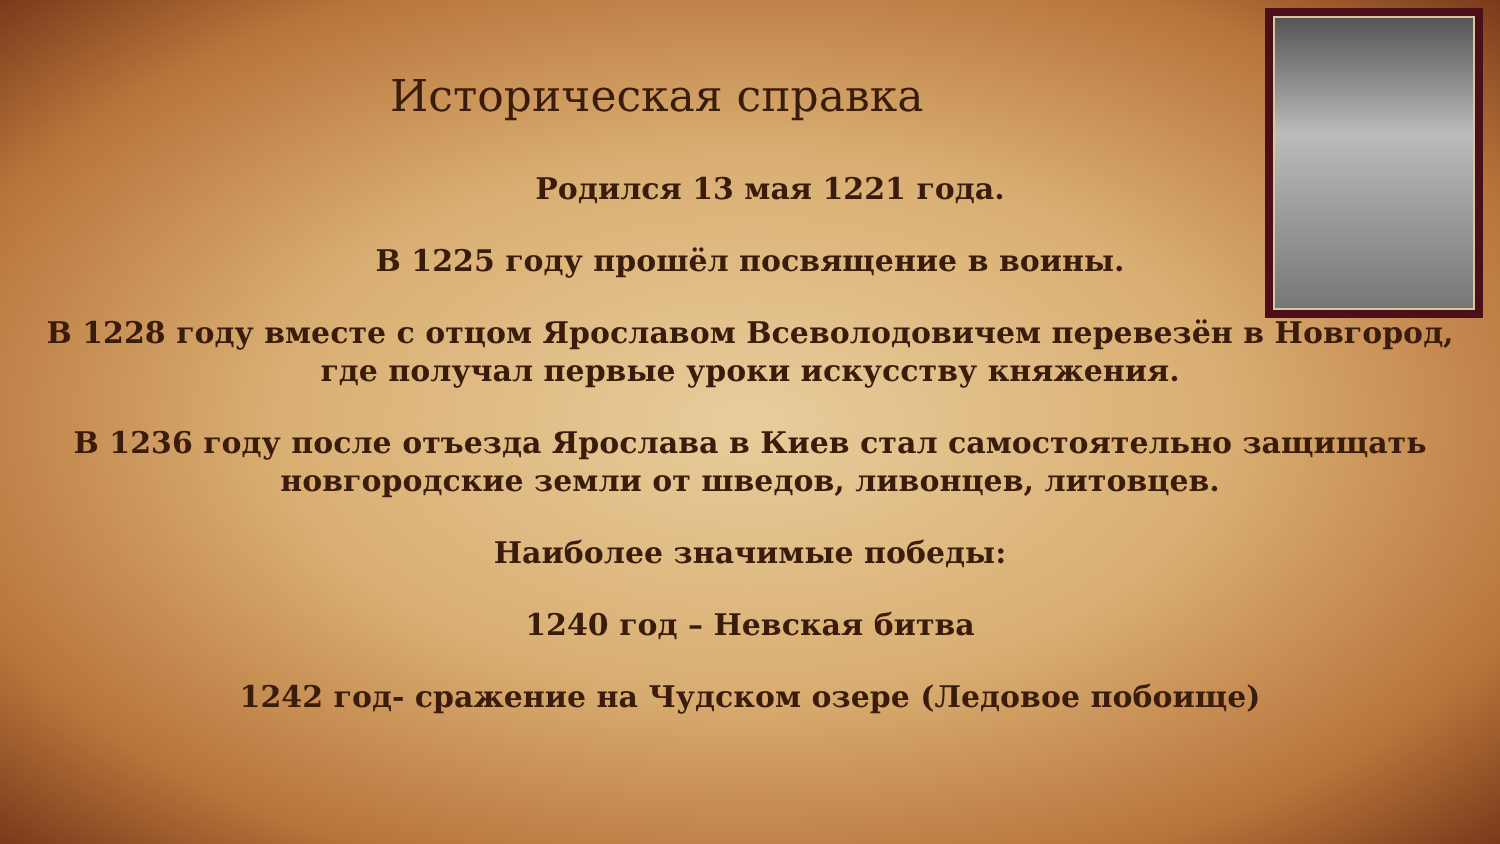Историческая справка
Родился 13 мая 1221 года.
В 1225 году прошёл посвящение в воины.
В 1228 году вместе с отцом Ярославом Всеволодовичем перевезён в Новгород, где получал первые уроки искусству княжения.
В 1236 году после отъезда Ярослава в Киев стал самостоятельно защищать новгородские земли от шведов, ливонцев, литовцев.
Наиболее значимые победы:
1240 год – Невская битва
1242 год- сражение на Чудском озере (Ледовое побоище)